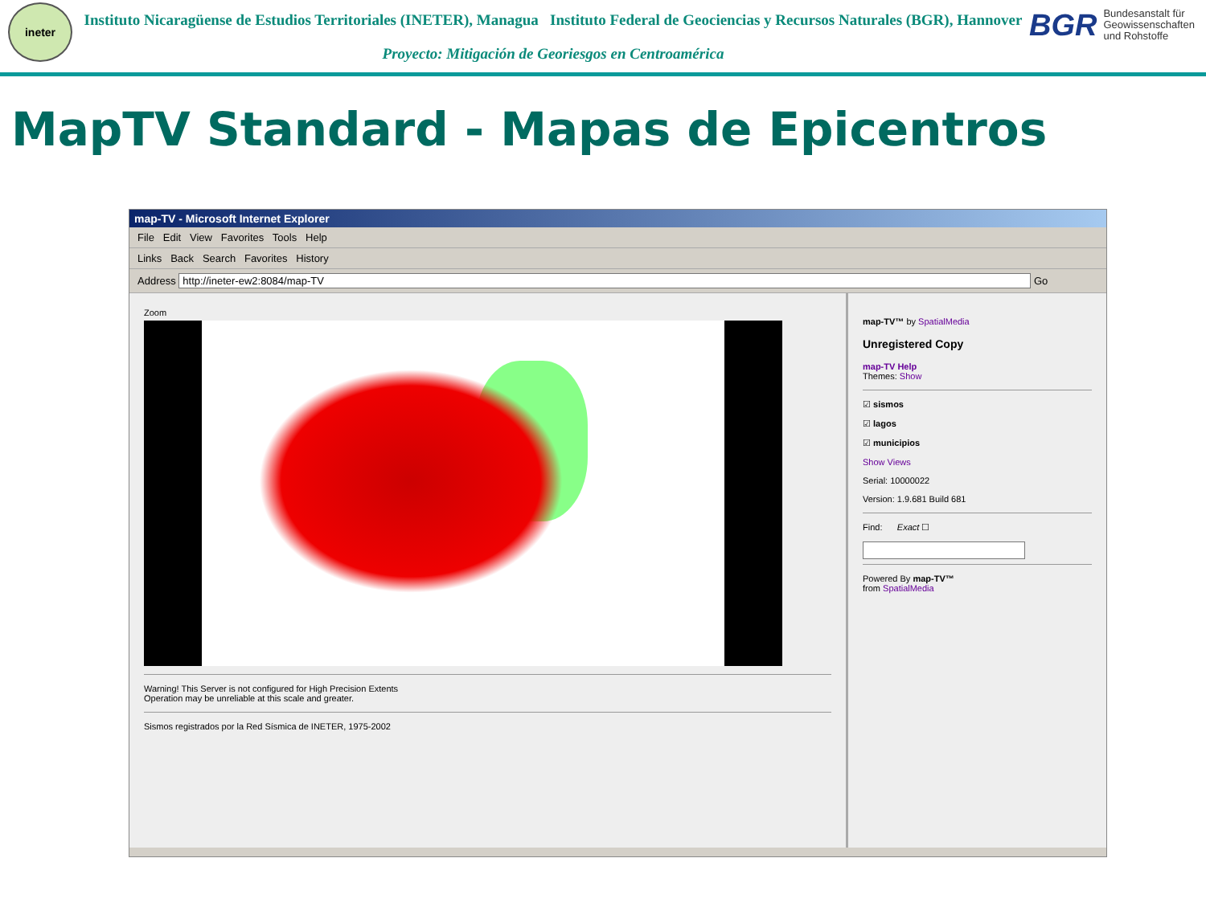ineter
Instituto Nicaragüense de Estudios Territoriales (INETER), Managua Instituto Federal de Geociencias y Recursos Naturales (BGR), Hannover
Proyecto: Mitigación de Georiesgos en Centroamérica
BGR Bundesanstalt für Geowissenschaften und Rohstoffe
MapTV Standard - Mapas de Epicentros
map-TV - Microsoft Internet Explorer
File Edit View Favorites Tools Help
Links Back Search Favorites History
Address http://ineter-ew2:8084/map-TV Go
Zoom
Warning! This Server is not configured for High Precision Extents
Operation may be unreliable at this scale and greater.
Sismos registrados por la Red Sísmica de INETER, 1975-2002
map-TV™ by SpatialMedia
Unregistered Copy
map-TV Help
Themes: Show
☑ sismos
☑ lagos
☑ municipios
Show Views
Serial: 10000022
Version: 1.9.681 Build 681
Find: Exact ☐
Powered By map-TV™
from SpatialMedia